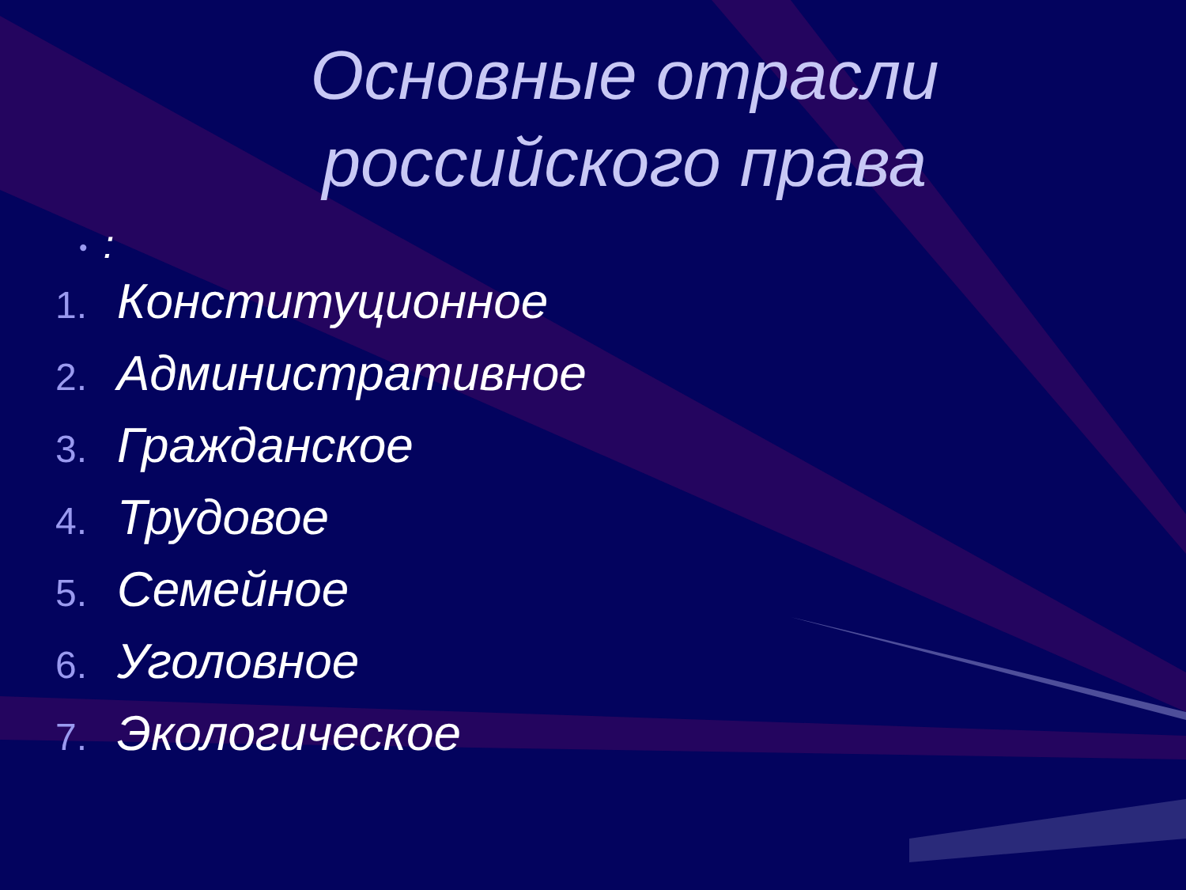Основные отрасли
российского права
•:
1. Конституционное
2. Административное
3. Гражданское
4. Трудовое
5. Семейное
6. Уголовное
7. Экологическое